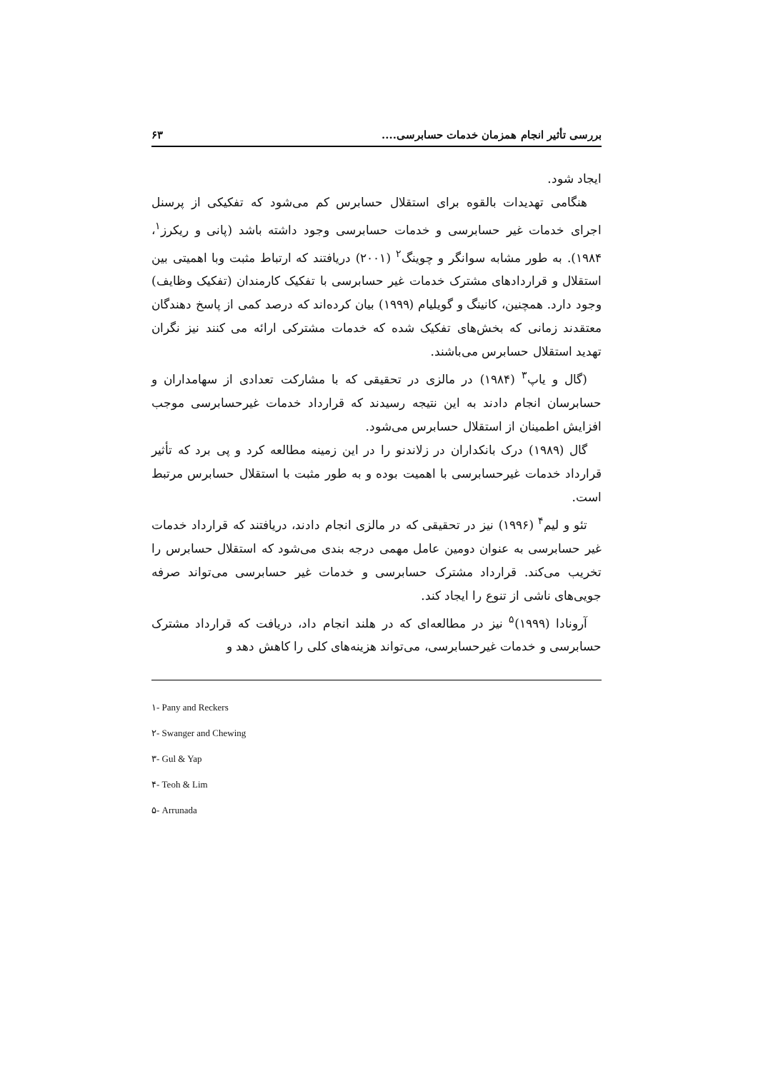بررسی تأثیر انجام همزمان خدمات حسابرسی.... ۶۳
ایجاد شود.
هنگامی تهدیدات بالقوه برای استقلال حسابرس کم می‌شود که تفکیکی از پرسنل اجرای خدمات غیر حسابرسی و خدمات حسابرسی وجود داشته باشد (پانی و ریکرز<sup>۱</sup>، ۱۹۸۴). به طور مشابه سوانگر و چوینگ<sup>۲</sup> (۲۰۰۱) دریافتند که ارتباط مثبت وبا اهمیتی بین استقلال و قراردادهای مشترک خدمات غیر حسابرسی با تفکیک کارمندان (تفکیک وظایف) وجود دارد. همچنین، کانینگ و گویلیام (۱۹۹۹) بیان کرده‌اند که درصد کمی از پاسخ دهندگان معتقدند زمانی که بخش‌های تفکیک شده که خدمات مشترکی ارائه می کنند نیز نگران تهدید استقلال حسابرس می‌باشند.
(گال و یاپ<sup>۳</sup> (۱۹۸۴) در مالزی در تحقیقی که با مشارکت تعدادی از سهامداران و حسابرسان انجام دادند به این نتیجه رسیدند که قرارداد خدمات غیرحسابرسی موجب افزایش اطمینان از استقلال حسابرس می‌شود.
گال (۱۹۸۹) درک بانکداران در زلاندنو را در این زمینه مطالعه کرد و پی برد که تأثیر قرارداد خدمات غیرحسابرسی با اهمیت بوده و به طور مثبت با استقلال حسابرس مرتبط است.
تئو و لیم<sup>۴</sup> (۱۹۹۶) نیز در تحقیقی که در مالزی انجام دادند، دریافتند که قرارداد خدمات غیر حسابرسی به عنوان دومین عامل مهمی درجه بندی می‌شود که استقلال حسابرس را تخریب می‌کند. قرارداد مشترک حسابرسی و خدمات غیر حسابرسی می‌تواند صرفه جویی‌های ناشی از تنوع را ایجاد کند.
آرونادا (۱۹۹۹)<sup>۵</sup> نیز در مطالعه‌ای که در هلند انجام داد، دریافت که قرارداد مشترک حسابرسی و خدمات غیرحسابرسی، می‌تواند هزینه‌های کلی را کاهش دهد و
۱- Pany and Reckers
۲- Swanger and Chewing
۳- Gul & Yap
۴- Teoh & Lim
۵- Arrunada